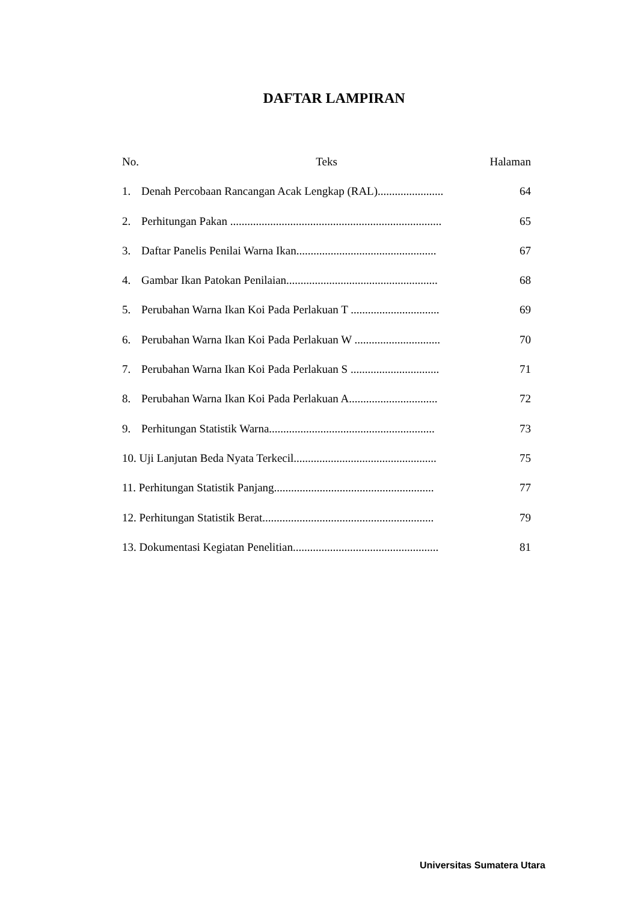DAFTAR LAMPIRAN
No. Teks Halaman
1. Denah Percobaan Rancangan Acak Lengkap (RAL)....................... 64
2. Perhitungan Pakan .......................................................................... 65
3. Daftar Panelis Penilai Warna Ikan................................................. 67
4. Gambar Ikan Patokan Penilaian..................................................... 68
5. Perubahan Warna Ikan Koi Pada Perlakuan T ............................... 69
6. Perubahan Warna Ikan Koi Pada Perlakuan W .............................. 70
7. Perubahan Warna Ikan Koi Pada Perlakuan S ............................... 71
8. Perubahan Warna Ikan Koi Pada Perlakuan A............................... 72
9. Perhitungan Statistik Warna.......................................................... 73
10. Uji Lanjutan Beda Nyata Terkecil.................................................. 75
11. Perhitungan Statistik Panjang........................................................ 77
12. Perhitungan Statistik Berat............................................................ 79
13. Dokumentasi Kegiatan Penelitian................................................... 81
Universitas Sumatera Utara